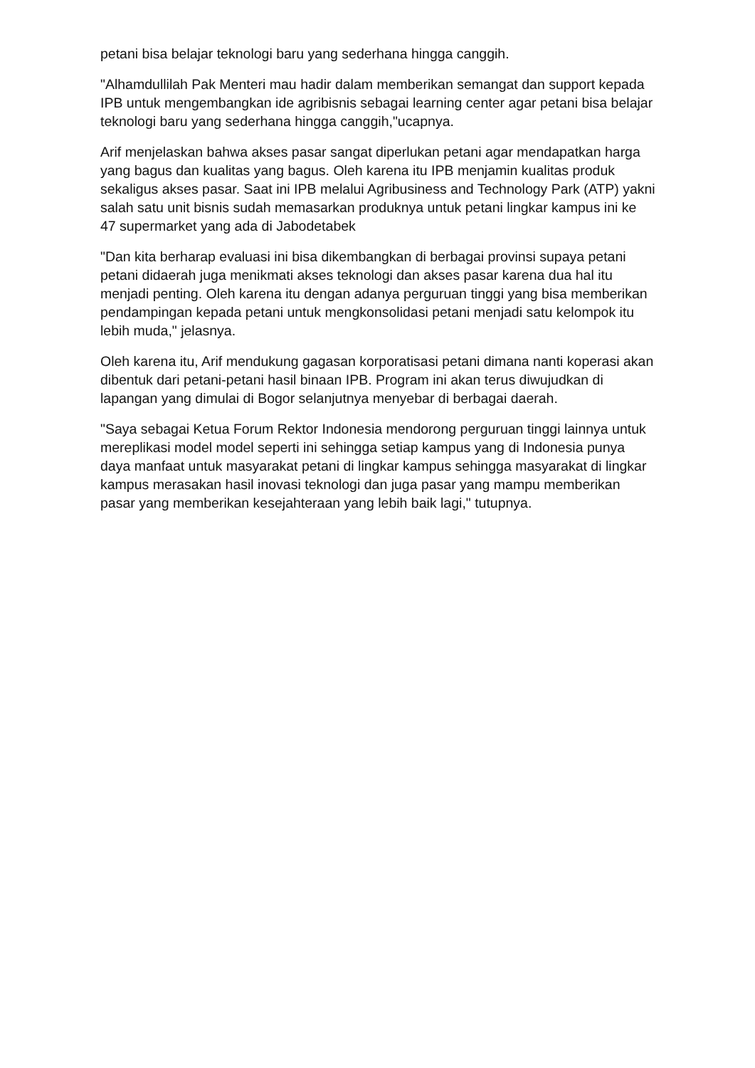petani bisa belajar teknologi baru yang sederhana hingga canggih.
"Alhamdullilah Pak Menteri mau hadir dalam memberikan semangat dan support kepada IPB untuk mengembangkan ide agribisnis sebagai learning center agar petani bisa belajar teknologi baru yang sederhana hingga canggih,"ucapnya.
Arif menjelaskan bahwa akses pasar sangat diperlukan petani agar mendapatkan harga yang bagus dan kualitas yang bagus. Oleh karena itu IPB menjamin kualitas produk sekaligus akses pasar. Saat ini IPB melalui Agribusiness and Technology Park (ATP) yakni salah satu unit bisnis sudah memasarkan produknya untuk petani lingkar kampus ini ke 47 supermarket yang ada di Jabodetabek
"Dan kita berharap evaluasi ini bisa dikembangkan di berbagai provinsi supaya petani petani didaerah juga menikmati akses teknologi dan akses pasar karena dua hal itu menjadi penting. Oleh karena itu dengan adanya perguruan tinggi yang bisa memberikan pendampingan kepada petani untuk mengkonsolidasi petani menjadi satu kelompok itu lebih muda," jelasnya.
Oleh karena itu, Arif mendukung gagasan korporatisasi petani dimana nanti koperasi akan dibentuk dari petani-petani hasil binaan IPB. Program ini akan terus diwujudkan di lapangan yang dimulai di Bogor selanjutnya menyebar di berbagai daerah.
"Saya sebagai Ketua Forum Rektor Indonesia mendorong perguruan tinggi lainnya untuk mereplikasi model model seperti ini sehingga setiap kampus yang di Indonesia punya daya manfaat untuk masyarakat petani di lingkar kampus sehingga masyarakat di lingkar kampus merasakan hasil inovasi teknologi dan juga pasar yang mampu memberikan pasar yang memberikan kesejahteraan yang lebih baik lagi," tutupnya.